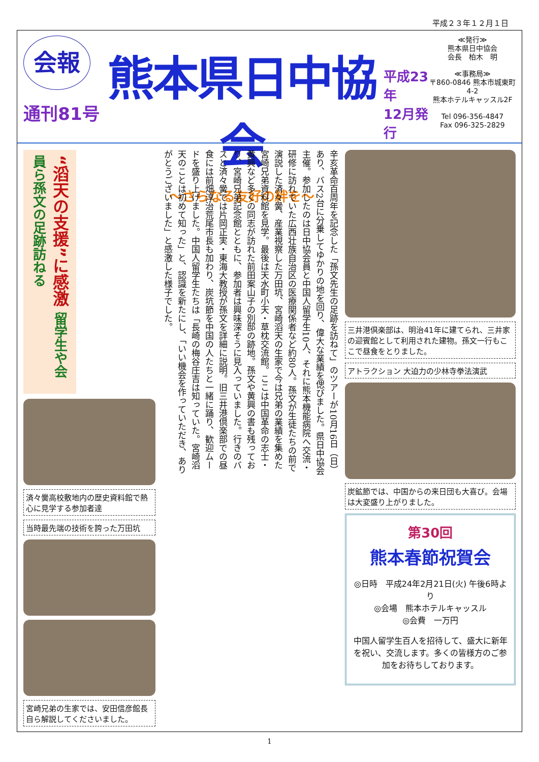平成２３年１２月１日
会報
通刊81号
熊本県日中協会
～さらなる友好の絆を～
平成23年
12月発行
≪発行≫
熊本県日中協会
会長　柏木　明
≪事務局≫
〒860-0846 熊本市城東町4-2
熊本ホテルキャッスル2F
Tel 096-356-4847
Fax 096-325-2829
“滔天の支援”に感激 留学生や会員ら孫文の足跡訪ねる
済々黌高校敷地内の歴史資料館で熱心に見学する参加者達
当時最先端の技術を誇った万田坑
宮崎兄弟の生家では、安田信彦館長自ら解説してくださいました。
辛亥革命百周年を記念した「孫文先生の足跡を訪ねて」のツアーが10月16日（日）あり、バス2台に分乗してゆかりの地を回り、偉大な業績を偲びました。県日中協会主催。参加したのは日中協会員と中国人留学生10人、それに熊本機能病院へ交流・研修に訪れていた広西壮族自治区の医療関係者など約80人。孫文が生徒たちの前で演説した済々黌、産業視察した万田坑、宮崎滔天の生家で今は兄弟の業績を集めた宮崎兄弟資料館を見学。最後は天水町小天・草枕交流館。ここは中国革命の志士・黄興など多くの同志が訪れた前田案山子の別邸の跡地。孫文や黄興の書も残っており、宮崎兄弟記念館とともに、参加者は興味深そうに見入っていました。行きのバスと済々黌では片岡正実・東海大教授が孫文を詳細に説明。旧三井港倶楽部での昼食には前畑淳治荒尾市長も加わり、炭坑節を中国の人たちと一緒に踊り、歓迎ムードを盛り上げました。中国人留学生たちは「長崎の梅谷庄吉は知っていた。宮崎滔天のことは初めて知った」と、認識を新たにし、「いい機会を作っていただき、ありがとうございました」と感激した様子でした。
三井港倶楽部は、明治41年に建てられ、三井家の迎賓館として利用された建物。孫文一行もここで昼食をとりました。
アトラクション 大迫力の少林寺拳法演武
炭鉱節では、中国からの来日団も大喜び。会場は大変盛り上がりました。
第30回
熊本春節祝賀会
◎日時　平成24年2月21日(火) 午後6時より
◎会場　熊本ホテルキャッスル
◎会費　一万円
中国人留学生百人を招待して、盛大に新年を祝い、交流します。多くの皆様方のご参加をお待ちしております。
1